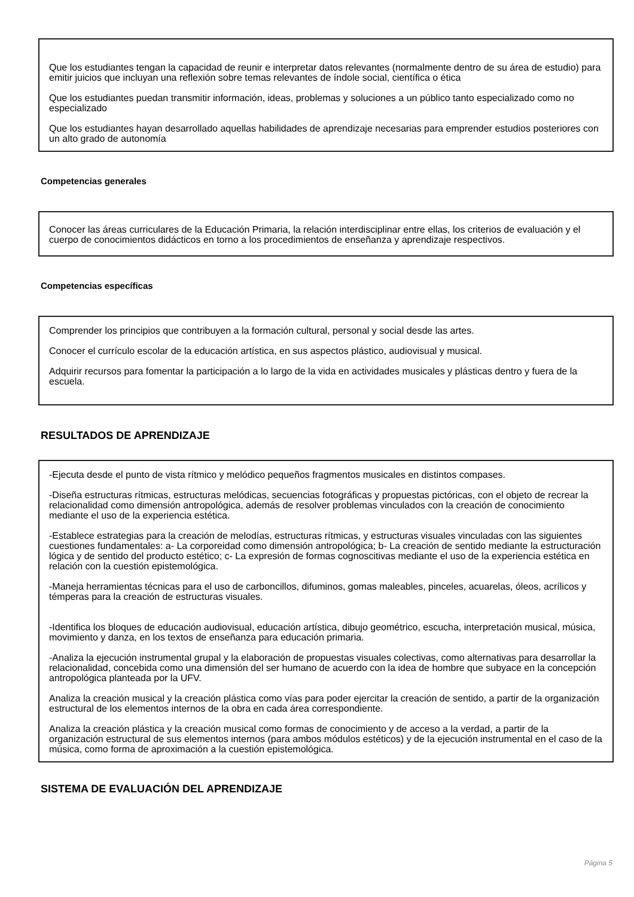Que los estudiantes tengan la capacidad de reunir e interpretar datos relevantes (normalmente dentro de su área de estudio) para emitir juicios que incluyan una reflexión sobre temas relevantes de índole social, científica o ética
Que los estudiantes puedan transmitir información, ideas, problemas y soluciones a un público tanto especializado como no especializado
Que los estudiantes hayan desarrollado aquellas habilidades de aprendizaje necesarias para emprender estudios posteriores con un alto grado de autonomía
Competencias generales
Conocer las áreas curriculares de la Educación Primaria, la relación interdisciplinar entre ellas, los criterios de evaluación y el cuerpo de conocimientos didácticos en torno a los procedimientos de enseñanza y aprendizaje respectivos.
Competencias específicas
Comprender los principios que contribuyen a la formación cultural, personal y social desde las artes.
Conocer el currículo escolar de la educación artística, en sus aspectos plástico, audiovisual y musical.
Adquirir recursos para fomentar la participación a lo largo de la vida en actividades musicales y plásticas dentro y fuera de la escuela.
RESULTADOS DE APRENDIZAJE
-Ejecuta desde el punto de vista rítmico y melódico pequeños fragmentos musicales en distintos compases.
-Diseña estructuras rítmicas, estructuras melódicas, secuencias fotográficas y propuestas pictóricas, con el objeto de recrear la relacionalidad como dimensión antropológica, además de resolver problemas vinculados con la creación de conocimiento mediante el uso de la experiencia estética.
-Establece estrategias para la creación de melodías, estructuras rítmicas, y estructuras visuales vinculadas con las siguientes cuestiones fundamentales: a- La corporeidad como dimensión antropológica; b- La creación de sentido mediante la estructuración lógica y de sentido del producto estético; c- La expresión de formas cognoscitivas mediante el uso de la experiencia estética en relación con la cuestión epistemológica.
-Maneja herramientas técnicas para el uso de carboncillos, difuminos, gomas maleables, pinceles, acuarelas, óleos, acrílicos y témperas para la creación de estructuras visuales.
-Identifica los bloques de educación audiovisual, educación artística, dibujo geométrico, escucha, interpretación musical, música, movimiento y danza, en los textos de enseñanza para educación primaria.
-Analiza la ejecución instrumental grupal y la elaboración de propuestas visuales colectivas, como alternativas para desarrollar la relacionalidad, concebida como una dimensión del ser humano de acuerdo con la idea de hombre que subyace en la concepción antropológica planteada por la UFV.
Analiza la creación musical y la creación plástica como vías para poder ejercitar la creación de sentido, a partir de la organización estructural de los elementos internos de la obra en cada área correspondiente.
Analiza la creación plástica y la creación musical como formas de conocimiento y de acceso a la verdad, a partir de la organización estructural de sus elementos internos (para ambos módulos estéticos) y de la ejecución instrumental en el caso de la música, como forma de aproximación a la cuestión epistemológica.
SISTEMA DE EVALUACIÓN DEL APRENDIZAJE
Página 5